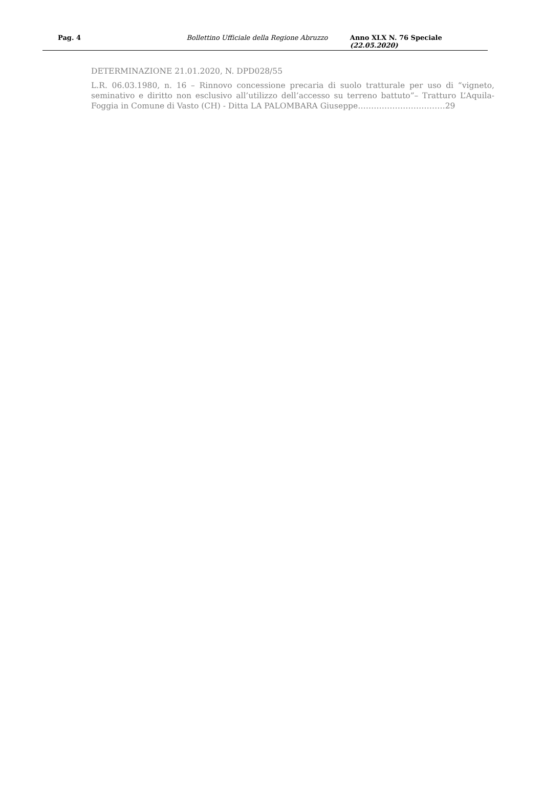Pag. 4 Bollettino Ufficiale della Regione Abruzzo Anno XLX N. 76 Speciale (22.05.2020)
DETERMINAZIONE 21.01.2020, N. DPD028/55
L.R. 06.03.1980, n. 16 – Rinnovo concessione precaria di suolo tratturale per uso di “vigneto, seminativo e diritto non esclusivo all’utilizzo dell’accesso su terreno battuto”– Tratturo L’Aquila-Foggia in Comune di Vasto (CH) - Ditta LA PALOMBARA Giuseppe……………………………29